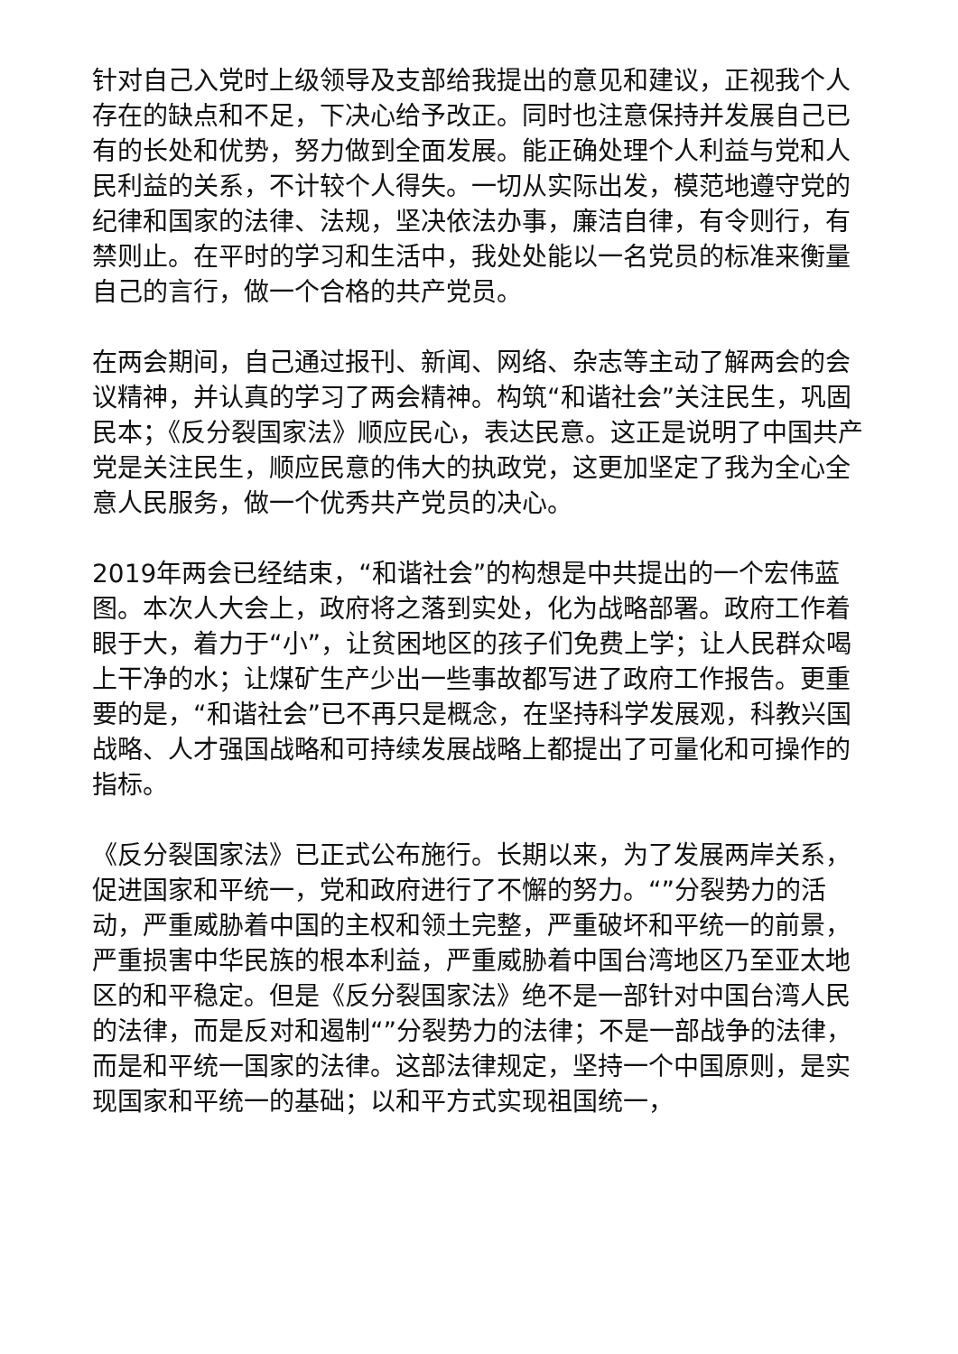针对自己入党时上级领导及支部给我提出的意见和建议，正视我个人存在的缺点和不足，下决心给予改正。同时也注意保持并发展自己已有的长处和优势，努力做到全面发展。能正确处理个人利益与党和人民利益的关系，不计较个人得失。一切从实际出发，模范地遵守党的纪律和国家的法律、法规，坚决依法办事，廉洁自律，有令则行，有禁则止。在平时的学习和生活中，我处处能以一名党员的标准来衡量自己的言行，做一个合格的共产党员。
在两会期间，自己通过报刊、新闻、网络、杂志等主动了解两会的会议精神，并认真的学习了两会精神。构筑“和谐社会”关注民生，巩固民本；《反分裂国家法》顺应民心，表达民意。这正是说明了中国共产党是关注民生，顺应民意的伟大的执政党，这更加坚定了我为全心全意人民服务，做一个优秀共产党员的决心。
2019年两会已经结束，“和谐社会”的构想是中共提出的一个宏伟蓝图。本次人大会上，政府将之落到实处，化为战略部署。政府工作着眼于大，着力于“小”，让贫困地区的孩子们免费上学；让人民群众喝上干净的水；让煤矿生产少出一些事故都写进了政府工作报告。更重要的是，“和谐社会”已不再只是概念，在坚持科学发展观，科教兴国战略、人才强国战略和可持续发展战略上都提出了可量化和可操作的指标。
《反分裂国家法》已正式公布施行。长期以来，为了发展两岸关系，促进国家和平统一，党和政府进行了不懈的努力。“”分裂势力的活动，严重威胁着中国的主权和领土完整，严重破坏和平统一的前景，严重损害中华民族的根本利益，严重威胁着中国台湾地区乃至亚太地区的和平稳定。但是《反分裂国家法》绝不是一部针对中国台湾人民的法律，而是反对和遏制“”分裂势力的法律；不是一部战争的法律，而是和平统一国家的法律。这部法律规定，坚持一个中国原则，是实现国家和平统一的基础；以和平方式实现祖国统一，